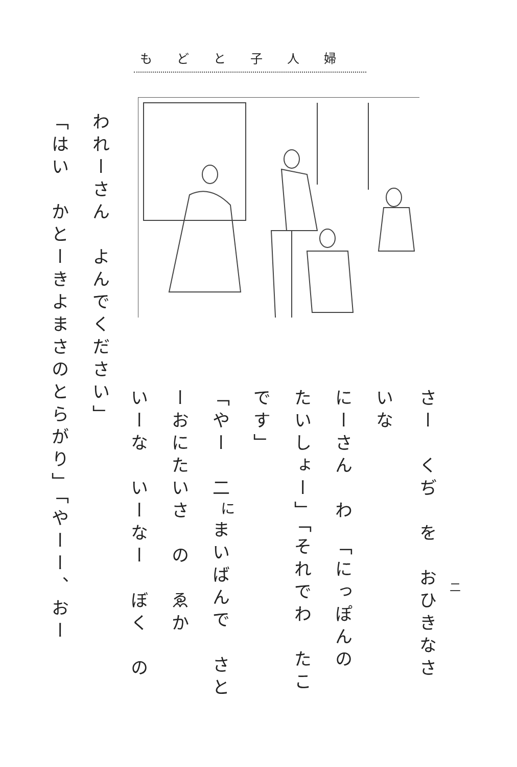もどと子人婦
さー　くぢ　を　おひきなさ
いな
にーさん　わ　「にっぽんの
たいしょー」「それでわ　たこ
二
です」
「やー　二<sup>に</sup>まいばんで　さと
ーおにたいさ　の　ゑか
いーな　いーなー　ぼく　の
われーさん　よんでください」
「はい　かとーきよまさのとらがり」「やーー、おー